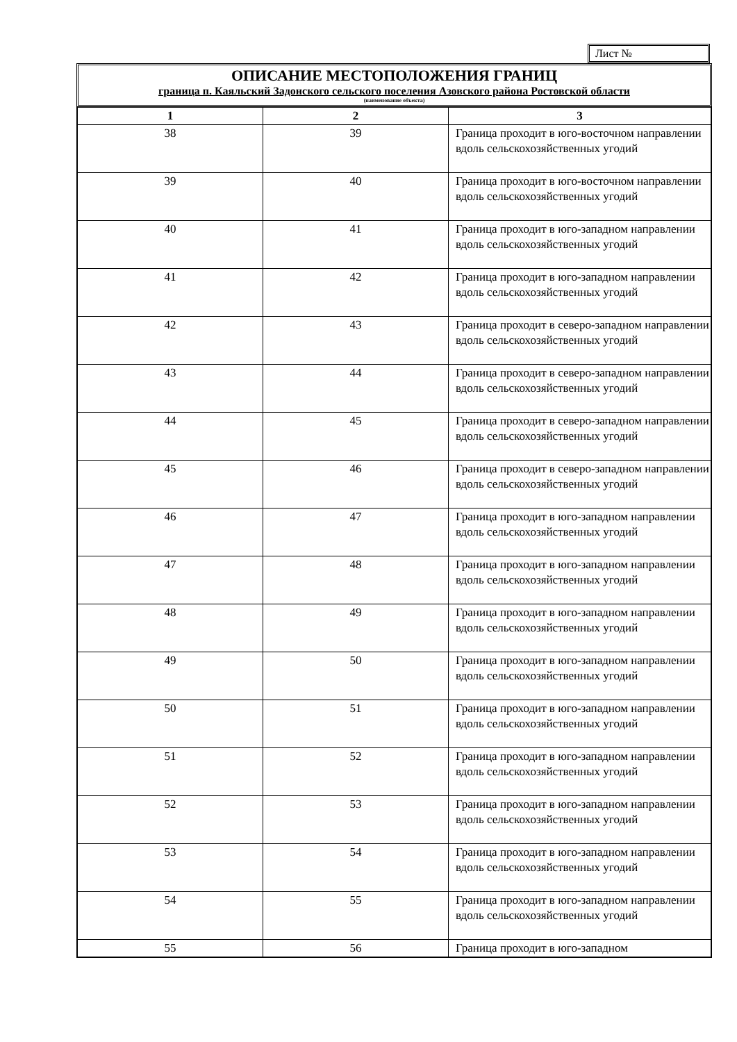Лист №
ОПИСАНИЕ МЕСТОПОЛОЖЕНИЯ ГРАНИЦ
граница п. Каяльский Задонского сельского поселения Азовского района Ростовской области
(наименование объекта)
| 1 | 2 | 3 |
| --- | --- | --- |
| 38 | 39 | Граница проходит в юго-восточном направлении вдоль сельскохозяйственных угодий |
| 39 | 40 | Граница проходит в юго-восточном направлении вдоль сельскохозяйственных угодий |
| 40 | 41 | Граница проходит в юго-западном направлении вдоль сельскохозяйственных угодий |
| 41 | 42 | Граница проходит в юго-западном направлении вдоль сельскохозяйственных угодий |
| 42 | 43 | Граница проходит в северо-западном направлении вдоль сельскохозяйственных угодий |
| 43 | 44 | Граница проходит в северо-западном направлении вдоль сельскохозяйственных угодий |
| 44 | 45 | Граница проходит в северо-западном направлении вдоль сельскохозяйственных угодий |
| 45 | 46 | Граница проходит в северо-западном направлении вдоль сельскохозяйственных угодий |
| 46 | 47 | Граница проходит в юго-западном направлении вдоль сельскохозяйственных угодий |
| 47 | 48 | Граница проходит в юго-западном направлении вдоль сельскохозяйственных угодий |
| 48 | 49 | Граница проходит в юго-западном направлении вдоль сельскохозяйственных угодий |
| 49 | 50 | Граница проходит в юго-западном направлении вдоль сельскохозяйственных угодий |
| 50 | 51 | Граница проходит в юго-западном направлении вдоль сельскохозяйственных угодий |
| 51 | 52 | Граница проходит в юго-западном направлении вдоль сельскохозяйственных угодий |
| 52 | 53 | Граница проходит в юго-западном направлении вдоль сельскохозяйственных угодий |
| 53 | 54 | Граница проходит в юго-западном направлении вдоль сельскохозяйственных угодий |
| 54 | 55 | Граница проходит в юго-западном направлении вдоль сельскохозяйственных угодий |
| 55 | 56 | Граница проходит в юго-западном |